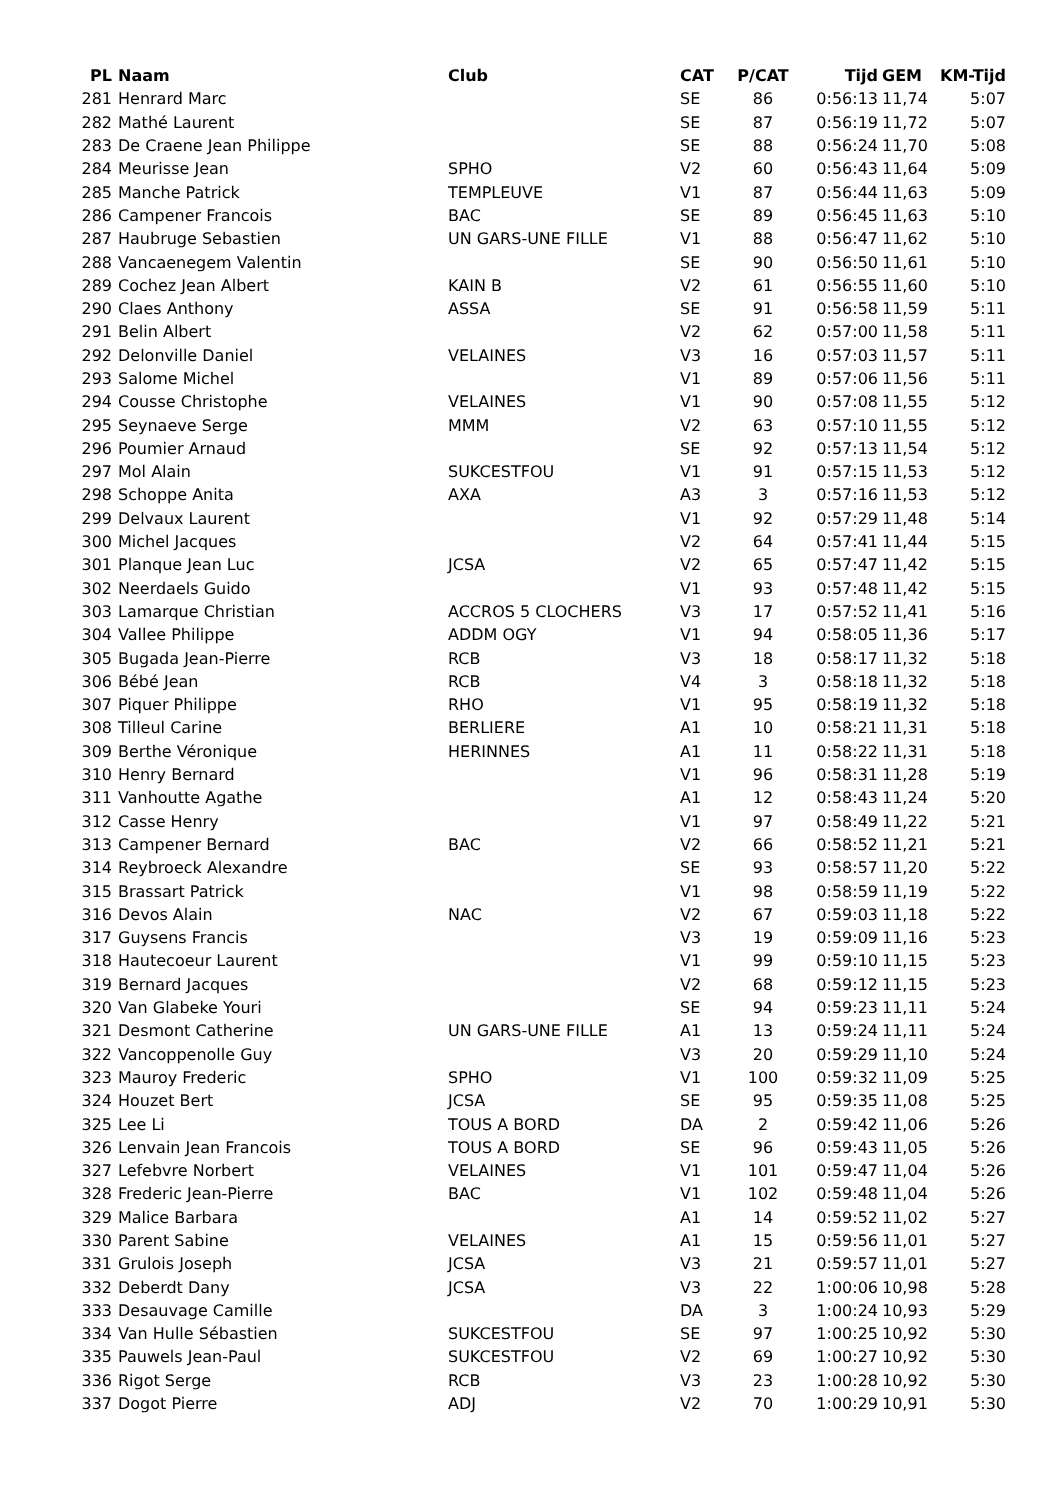| PL | Naam | Club | CAT | P/CAT | Tijd | GEM | KM-Tijd |
| --- | --- | --- | --- | --- | --- | --- | --- |
| 281 | Henrard Marc | | SE | 86 | 0:56:13 | 11,74 | 5:07 |
| 282 | Mathé Laurent | | SE | 87 | 0:56:19 | 11,72 | 5:07 |
| 283 | De Craene Jean Philippe | | SE | 88 | 0:56:24 | 11,70 | 5:08 |
| 284 | Meurisse Jean | SPHO | V2 | 60 | 0:56:43 | 11,64 | 5:09 |
| 285 | Manche Patrick | TEMPLEUVE | V1 | 87 | 0:56:44 | 11,63 | 5:09 |
| 286 | Campener Francois | BAC | SE | 89 | 0:56:45 | 11,63 | 5:10 |
| 287 | Haubruge Sebastien | UN GARS-UNE FILLE | V1 | 88 | 0:56:47 | 11,62 | 5:10 |
| 288 | Vancaenegem Valentin | | SE | 90 | 0:56:50 | 11,61 | 5:10 |
| 289 | Cochez Jean Albert | KAIN B | V2 | 61 | 0:56:55 | 11,60 | 5:10 |
| 290 | Claes Anthony | ASSA | SE | 91 | 0:56:58 | 11,59 | 5:11 |
| 291 | Belin Albert | | V2 | 62 | 0:57:00 | 11,58 | 5:11 |
| 292 | Delonville Daniel | VELAINES | V3 | 16 | 0:57:03 | 11,57 | 5:11 |
| 293 | Salome Michel | | V1 | 89 | 0:57:06 | 11,56 | 5:11 |
| 294 | Cousse Christophe | VELAINES | V1 | 90 | 0:57:08 | 11,55 | 5:12 |
| 295 | Seynaeve Serge | MMM | V2 | 63 | 0:57:10 | 11,55 | 5:12 |
| 296 | Poumier Arnaud | | SE | 92 | 0:57:13 | 11,54 | 5:12 |
| 297 | Mol Alain | SUKCESTFOU | V1 | 91 | 0:57:15 | 11,53 | 5:12 |
| 298 | Schoppe Anita | AXA | A3 | 3 | 0:57:16 | 11,53 | 5:12 |
| 299 | Delvaux Laurent | | V1 | 92 | 0:57:29 | 11,48 | 5:14 |
| 300 | Michel Jacques | | V2 | 64 | 0:57:41 | 11,44 | 5:15 |
| 301 | Planque Jean Luc | JCSA | V2 | 65 | 0:57:47 | 11,42 | 5:15 |
| 302 | Neerdaels Guido | | V1 | 93 | 0:57:48 | 11,42 | 5:15 |
| 303 | Lamarque Christian | ACCROS 5 CLOCHERS | V3 | 17 | 0:57:52 | 11,41 | 5:16 |
| 304 | Vallee Philippe | ADDM OGY | V1 | 94 | 0:58:05 | 11,36 | 5:17 |
| 305 | Bugada Jean-Pierre | RCB | V3 | 18 | 0:58:17 | 11,32 | 5:18 |
| 306 | Bébé Jean | RCB | V4 | 3 | 0:58:18 | 11,32 | 5:18 |
| 307 | Piquer Philippe | RHO | V1 | 95 | 0:58:19 | 11,32 | 5:18 |
| 308 | Tilleul Carine | BERLIERE | A1 | 10 | 0:58:21 | 11,31 | 5:18 |
| 309 | Berthe Véronique | HERINNES | A1 | 11 | 0:58:22 | 11,31 | 5:18 |
| 310 | Henry Bernard | | V1 | 96 | 0:58:31 | 11,28 | 5:19 |
| 311 | Vanhoutte Agathe | | A1 | 12 | 0:58:43 | 11,24 | 5:20 |
| 312 | Casse Henry | | V1 | 97 | 0:58:49 | 11,22 | 5:21 |
| 313 | Campener Bernard | BAC | V2 | 66 | 0:58:52 | 11,21 | 5:21 |
| 314 | Reybroeck Alexandre | | SE | 93 | 0:58:57 | 11,20 | 5:22 |
| 315 | Brassart Patrick | | V1 | 98 | 0:58:59 | 11,19 | 5:22 |
| 316 | Devos Alain | NAC | V2 | 67 | 0:59:03 | 11,18 | 5:22 |
| 317 | Guysens Francis | | V3 | 19 | 0:59:09 | 11,16 | 5:23 |
| 318 | Hautecoeur Laurent | | V1 | 99 | 0:59:10 | 11,15 | 5:23 |
| 319 | Bernard Jacques | | V2 | 68 | 0:59:12 | 11,15 | 5:23 |
| 320 | Van Glabeke Youri | | SE | 94 | 0:59:23 | 11,11 | 5:24 |
| 321 | Desmont Catherine | UN GARS-UNE FILLE | A1 | 13 | 0:59:24 | 11,11 | 5:24 |
| 322 | Vancoppenolle Guy | | V3 | 20 | 0:59:29 | 11,10 | 5:24 |
| 323 | Mauroy Frederic | SPHO | V1 | 100 | 0:59:32 | 11,09 | 5:25 |
| 324 | Houzet Bert | JCSA | SE | 95 | 0:59:35 | 11,08 | 5:25 |
| 325 | Lee Li | TOUS A BORD | DA | 2 | 0:59:42 | 11,06 | 5:26 |
| 326 | Lenvain Jean Francois | TOUS A BORD | SE | 96 | 0:59:43 | 11,05 | 5:26 |
| 327 | Lefebvre Norbert | VELAINES | V1 | 101 | 0:59:47 | 11,04 | 5:26 |
| 328 | Frederic Jean-Pierre | BAC | V1 | 102 | 0:59:48 | 11,04 | 5:26 |
| 329 | Malice Barbara | | A1 | 14 | 0:59:52 | 11,02 | 5:27 |
| 330 | Parent Sabine | VELAINES | A1 | 15 | 0:59:56 | 11,01 | 5:27 |
| 331 | Grulois Joseph | JCSA | V3 | 21 | 0:59:57 | 11,01 | 5:27 |
| 332 | Deberdt Dany | JCSA | V3 | 22 | 1:00:06 | 10,98 | 5:28 |
| 333 | Desauvage Camille | | DA | 3 | 1:00:24 | 10,93 | 5:29 |
| 334 | Van Hulle Sébastien | SUKCESTFOU | SE | 97 | 1:00:25 | 10,92 | 5:30 |
| 335 | Pauwels Jean-Paul | SUKCESTFOU | V2 | 69 | 1:00:27 | 10,92 | 5:30 |
| 336 | Rigot Serge | RCB | V3 | 23 | 1:00:28 | 10,92 | 5:30 |
| 337 | Dogot Pierre | ADJ | V2 | 70 | 1:00:29 | 10,91 | 5:30 |